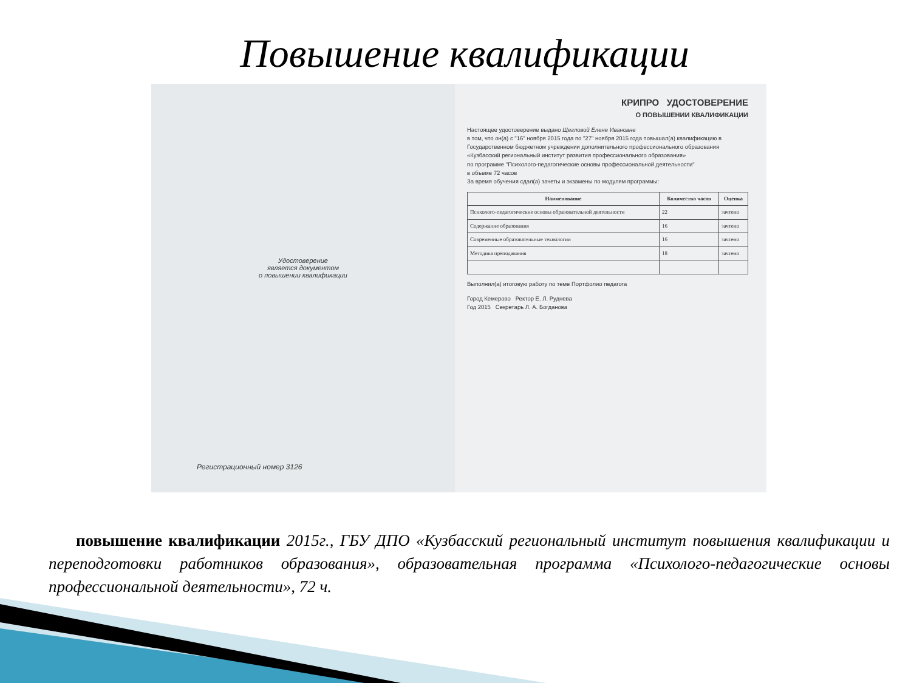Повышение квалификации
Удостоверение
является документом
о повышении квалификации
Регистрационный номер 3126
КРИПРО УДОСТОВЕРЕНИЕ
О ПОВЫШЕНИИ КВАЛИФИКАЦИИ
Настоящее удостоверение выдано Щегловой Елене Ивановне
в том, что он(а) с "16" ноября 2015 года по "27" ноября 2015 года повышал(а) квалификацию в Государственном бюджетном учреждении дополнительного профессионального образования «Кузбасский региональный институт развития профессионального образования»
по программе "Психолого-педагогические основы профессиональной деятельности"
в объеме 72 часов
За время обучения сдал(а) зачеты и экзамены по модулям программы:
| Наименование | Количество часов | Оценка |
| --- | --- | --- |
| Психолого-педагогические основы образовательной деятельности | 22 | зачтено |
| Содержание образования | 16 | зачтено |
| Современные образовательные технологии | 16 | зачтено |
| Методика преподавания | 18 | зачтено |
Выполнил(а) итоговую работу по теме Портфолио педагога
Город Кемерово Ректор Е. Л. Руднева
Год 2015 Секретарь Л. А. Богданова
повышение квалификации 2015г., ГБУ ДПО «Кузбасский региональный институт повышения квалификации и переподготовки работников образования», образовательная программа «Психолого-педагогические основы профессиональной деятельности», 72 ч.